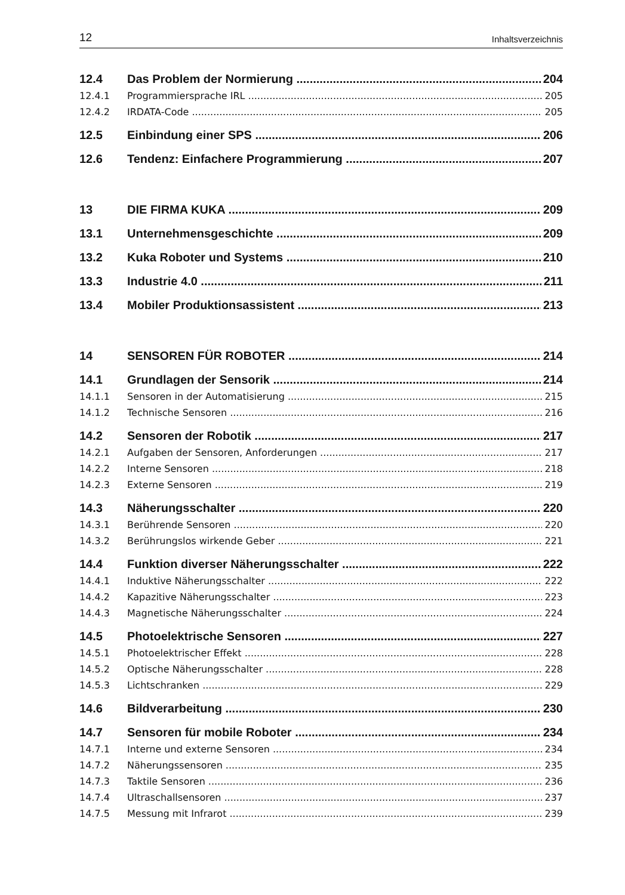12 Inhaltsverzeichnis
12.4 Das Problem der Normierung 204
12.4.1 Programmiersprache IRL 205
12.4.2 IRDATA-Code 205
12.5 Einbindung einer SPS 206
12.6 Tendenz: Einfachere Programmierung 207
13 DIE FIRMA KUKA 209
13.1 Unternehmensgeschichte 209
13.2 Kuka Roboter und Systems 210
13.3 Industrie 4.0 211
13.4 Mobiler Produktionsassistent 213
14 SENSOREN FÜR ROBOTER 214
14.1 Grundlagen der Sensorik 214
14.1.1 Sensoren in der Automatisierung 215
14.1.2 Technische Sensoren 216
14.2 Sensoren der Robotik 217
14.2.1 Aufgaben der Sensoren, Anforderungen 217
14.2.2 Interne Sensoren 218
14.2.3 Externe Sensoren 219
14.3 Näherungsschalter 220
14.3.1 Berührende Sensoren 220
14.3.2 Berührungslos wirkende Geber 221
14.4 Funktion diverser Näherungsschalter 222
14.4.1 Induktive Näherungsschalter 222
14.4.2 Kapazitive Näherungsschalter 223
14.4.3 Magnetische Näherungsschalter 224
14.5 Photoelektrische Sensoren 227
14.5.1 Photoelektrischer Effekt 228
14.5.2 Optische Näherungsschalter 228
14.5.3 Lichtschranken 229
14.6 Bildverarbeitung 230
14.7 Sensoren für mobile Roboter 234
14.7.1 Interne und externe Sensoren 234
14.7.2 Näherungssensoren 235
14.7.3 Taktile Sensoren 236
14.7.4 Ultraschallsensoren 237
14.7.5 Messung mit Infrarot 239